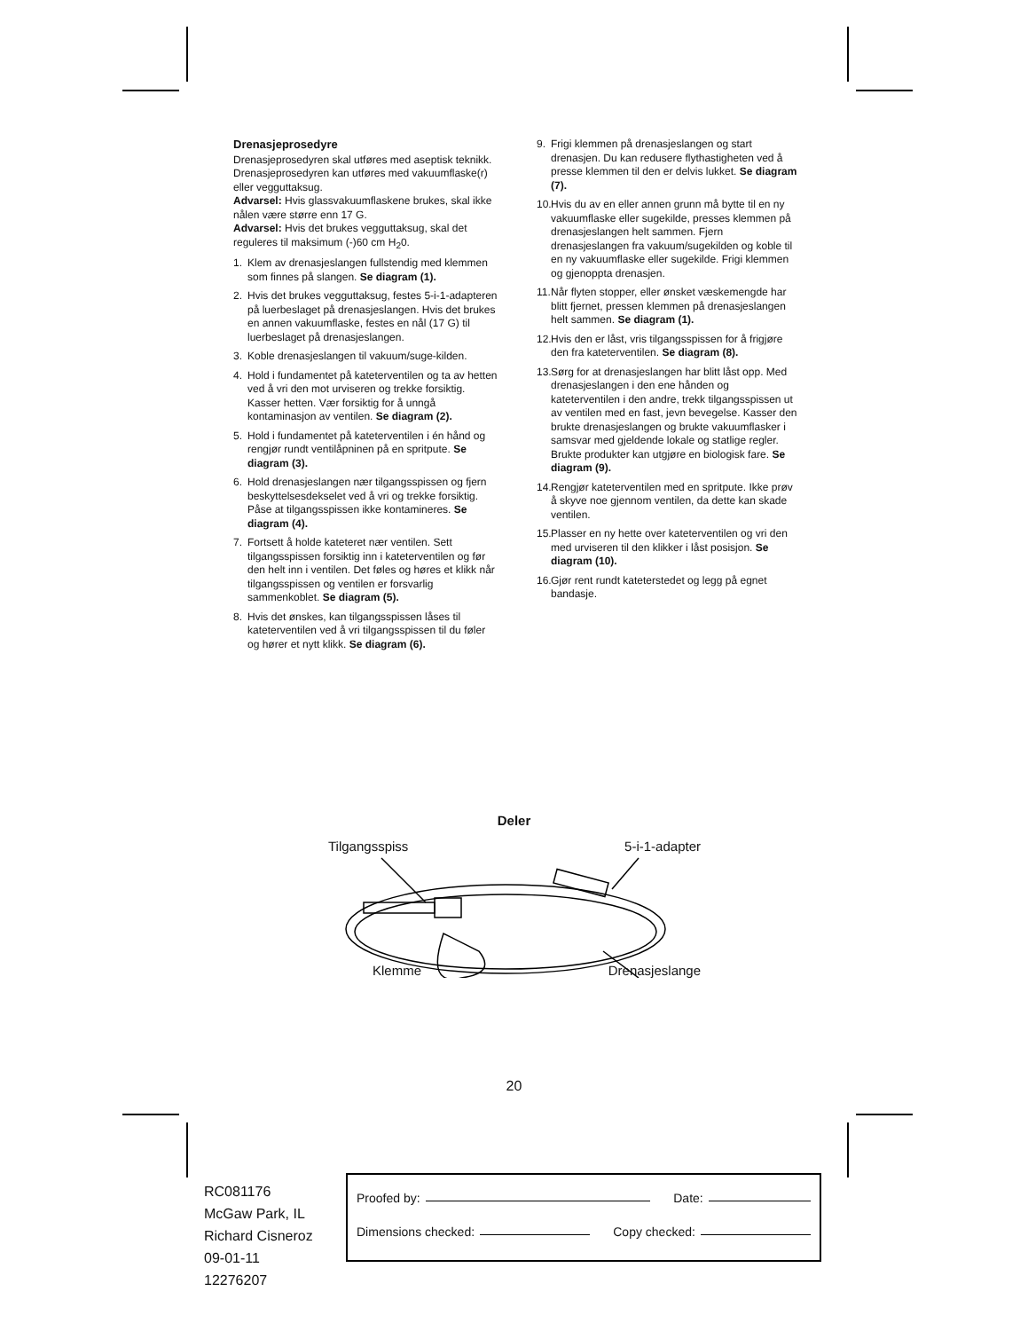Drenasjeprosedyre
Drenasjeprosedyren skal utføres med aseptisk teknikk. Drenasjeprosedyren kan utføres med vakuumflaske(r) eller vegguttaksug.
Advarsel: Hvis glassvakuumflaskene brukes, skal ikke nålen være større enn 17 G.
Advarsel: Hvis det brukes vegguttaksug, skal det reguleres til maksimum (-)60 cm H<sub>2</sub>0.
1. Klem av drenasjeslangen fullstendig med klemmen som finnes på slangen. Se diagram (1).
2. Hvis det brukes vegguttaksug, festes 5-i-1-adapteren på luerbeslaget på drenasjeslangen. Hvis det brukes en annen vakuumflaske, festes en nål (17 G) til luerbeslaget på drenasjeslangen.
3. Koble drenasjeslangen til vakuum/suge-kilden.
4. Hold i fundamentet på kateterventilen og ta av hetten ved å vri den mot urviseren og trekke forsiktig. Kasser hetten. Vær forsiktig for å unngå kontaminasjon av ventilen. Se diagram (2).
5. Hold i fundamentet på kateterventilen i én hånd og rengjør rundt ventilåpninen på en spritpute. Se diagram (3).
6. Hold drenasjeslangen nær tilgangsspissen og fjern beskyttelsesdekselet ved å vri og trekke forsiktig. Påse at tilgangsspissen ikke kontamineres. Se diagram (4).
7. Fortsett å holde kateteret nær ventilen. Sett tilgangsspissen forsiktig inn i kateterventilen og før den helt inn i ventilen. Det føles og høres et klikk når tilgangsspissen og ventilen er forsvarlig sammenkoblet. Se diagram (5).
8. Hvis det ønskes, kan tilgangsspissen låses til kateterventilen ved å vri tilgangsspissen til du føler og hører et nytt klikk. Se diagram (6).
9. Frigi klemmen på drenasjeslangen og start drenasjen. Du kan redusere flythastigheten ved å presse klemmen til den er delvis lukket. Se diagram (7).
10. Hvis du av en eller annen grunn må bytte til en ny vakuumflaske eller sugekilde, presses klemmen på drenasjeslangen helt sammen. Fjern drenasjeslangen fra vakuum/sugekilden og koble til en ny vakuumflaske eller sugekilde. Frigi klemmen og gjenoppta drenasjen.
11. Når flyten stopper, eller ønsket væskemengde har blitt fjernet, pressen klemmen på drenasjeslangen helt sammen. Se diagram (1).
12. Hvis den er låst, vris tilgangsspissen for å frigjøre den fra kateterventilen. Se diagram (8).
13. Sørg for at drenasjeslangen har blitt låst opp. Med drenasjeslangen i den ene hånden og kateterventilen i den andre, trekk tilgangsspissen ut av ventilen med en fast, jevn bevegelse. Kasser den brukte drenasjeslangen og brukte vakuumflasker i samsvar med gjeldende lokale og statlige regler. Brukte produkter kan utgjøre en biologisk fare. Se diagram (9).
14. Rengjør kateterventilen med en spritpute. Ikke prøv å skyve noe gjennom ventilen, da dette kan skade ventilen.
15. Plasser en ny hette over kateterventilen og vri den med urviseren til den klikker i låst posisjon. Se diagram (10).
16. Gjør rent rundt kateterstedet og legg på egnet bandasje.
Deler
Tilgangsspiss 5-i-1-adapter
Klemme Drenasjeslange
20
RC081176
McGaw Park, IL
Richard Cisneroz
09-01-11
12276207
Proofed by: Date:
Dimensions checked: Copy checked: